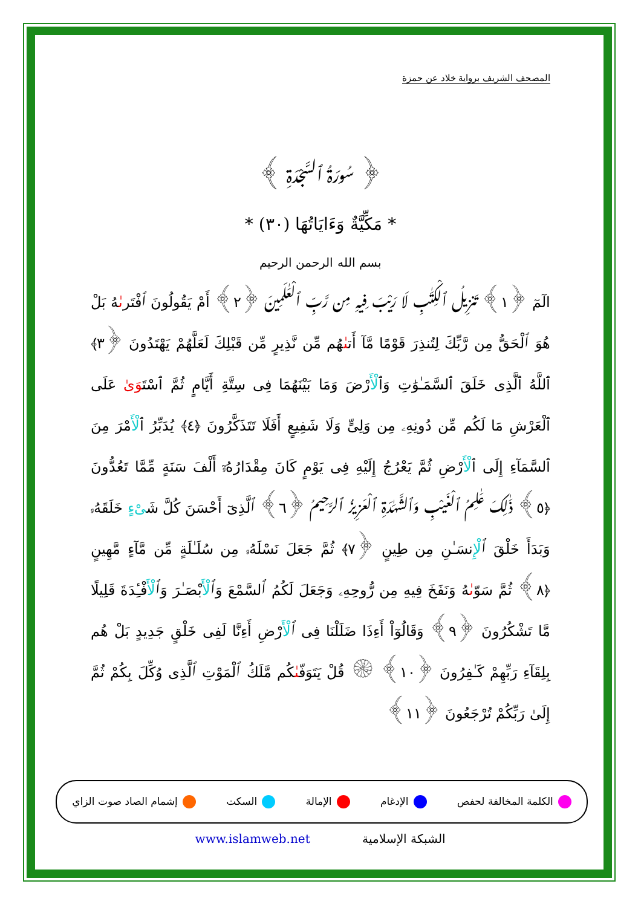المصحف الشريف برواية خلاد عن حمزة
﴿ سُورَةُ ٱلسَّجْدَةِ ﴾
* مَكِّيَّةٌ وَءَايَاتُهَا (٣٠) *
بسم الله الرحمن الرحيم
الٓمٓ ﴿١﴾ تَنزِيلُ ٱلْكِتَـٰبِ لَا رَيْبَ فِيهِ مِن رَّبِّ ٱلْعَـٰلَمِينَ ﴿٢﴾ أَمْ يَقُولُونَ ٱفْتَرىٰهُ بَلْ هُوَ ٱلْحَقُّ مِن رَّبِّكَ لِتُنذِرَ قَوْمًا مَّآ أَتىٰهُم مِّن نَّذِيرٍ مِّن قَبْلِكَ لَعَلَّهُمْ يَهْتَدُونَ ﴿٣﴾ ٱللَّهُ ٱلَّذِى خَلَقَ ٱلسَّمَـٰوَٰتِ وَٱلْأَرْضَ وَمَا بَيْنَهُمَا فِى سِتَّةِ أَيَّامٍ ثُمَّ ٱسْتَوَىٰ عَلَى ٱلْعَرْشِ مَا لَكُم مِّن دُونِهِۦ مِن وَلِىٍّ وَلَا شَفِيعٍ أَفَلَا تَتَذَكَّرُونَ ﴿٤﴾ يُدَبِّرُ ٱلْأَمْرَ مِنَ ٱلسَّمَآءِ إِلَى ٱلْأَرْضِ ثُمَّ يَعْرُجُ إِلَيْهِ فِى يَوْمٍ كَانَ مِقْدَارُهُۥٓ أَلْفَ سَنَةٍ مِّمَّا تَعُدُّونَ ﴿٥﴾ ذَٰلِكَ عَـٰلِمُ ٱلْغَيْبِ وَٱلشَّهَـٰدَةِ ٱلْعَزِيزُ ٱلرَّحِيمُ ﴿٦﴾ ٱلَّذِىٓ أَحْسَنَ كُلَّ شَىْءٍ خَلَقَهُۥ وَبَدَأَ خَلْقَ ٱلْإِنسَـٰنِ مِن طِينٍ ﴿٧﴾ ثُمَّ جَعَلَ نَسْلَهُۥ مِن سُلَـٰلَةٍ مِّن مَّآءٍ مَّهِينٍ ﴿٨﴾ ثُمَّ سَوّىٰهُ وَنَفَخَ فِيهِ مِن رُّوحِهِۦ وَجَعَلَ لَكُمُ ٱلسَّمْعَ وَٱلْأَبْصَـٰرَ وَٱلْأَفْـِٔدَةَ قَلِيلًا مَّا تَشْكُرُونَ ﴿٩﴾ وَقَالُوٓاْ أَءِذَا ضَلَلْنَا فِى ٱلْأَرْضِ أَءِنَّا لَفِى خَلْقٍ جَدِيدٍ بَلْ هُم بِلِقَآءِ رَبِّهِمْ كَـٰفِرُونَ ﴿١٠﴾ ۞ قُلْ يَتَوَفّىٰكُم مَّلَكُ ٱلْمَوْتِ ٱلَّذِى وُكِّلَ بِكُمْ ثُمَّ إِلَىٰ رَبِّكُمْ تُرْجَعُونَ ﴿١١﴾
الكلمة المخالفة لحفص الإدغام الإمالة السكت إشمام الصاد صوت الزاي
www.islamweb.net الشبكة الإسلامية